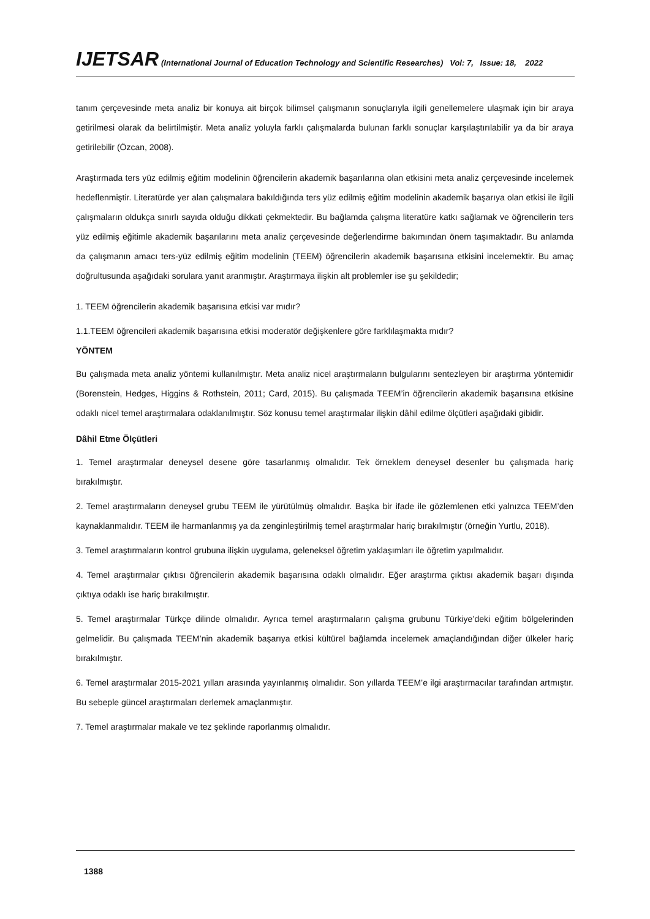IJETSAR (International Journal of Education Technology and Scientific Researches) Vol: 7, Issue: 18, 2022
tanım çerçevesinde meta analiz bir konuya ait birçok bilimsel çalışmanın sonuçlarıyla ilgili genellemelere ulaşmak için bir araya getirilmesi olarak da belirtilmiştir. Meta analiz yoluyla farklı çalışmalarda bulunan farklı sonuçlar karşılaştırılabilir ya da bir araya getirilebilir (Özcan, 2008).
Araştırmada ters yüz edilmiş eğitim modelinin öğrencilerin akademik başarılarına olan etkisini meta analiz çerçevesinde incelemek hedeflenmiştir. Literatürde yer alan çalışmalara bakıldığında ters yüz edilmiş eğitim modelinin akademik başarıya olan etkisi ile ilgili çalışmaların oldukça sınırlı sayıda olduğu dikkati çekmektedir. Bu bağlamda çalışma literatüre katkı sağlamak ve öğrencilerin ters yüz edilmiş eğitimle akademik başarılarını meta analiz çerçevesinde değerlendirme bakımından önem taşımaktadır. Bu anlamda da çalışmanın amacı ters-yüz edilmiş eğitim modelinin (TEEM) öğrencilerin akademik başarısına etkisini incelemektir. Bu amaç doğrultusunda aşağıdaki sorulara yanıt aranmıştır. Araştırmaya ilişkin alt problemler ise şu şekildedir;
1. TEEM öğrencilerin akademik başarısına etkisi var mıdır?
1.1.TEEM öğrencileri akademik başarısına etkisi moderatör değişkenlere göre farklılaşmakta mıdır?
YÖNTEM
Bu çalışmada meta analiz yöntemi kullanılmıştır. Meta analiz nicel araştırmaların bulgularını sentezleyen bir araştırma yöntemidir (Borenstein, Hedges, Higgins & Rothstein, 2011; Card, 2015). Bu çalışmada TEEM’in öğrencilerin akademik başarısına etkisine odaklı nicel temel araştırmalara odaklanılmıştır. Söz konusu temel araştırmalar ilişkin dâhil edilme ölçütleri aşağıdaki gibidir.
Dâhil Etme Ölçütleri
1. Temel araştırmalar deneysel desene göre tasarlanmış olmalıdır. Tek örneklem deneysel desenler bu çalışmada hariç bırakılmıştır.
2. Temel araştırmaların deneysel grubu TEEM ile yürütülmüş olmalıdır. Başka bir ifade ile gözlemlenen etki yalnızca TEEM’den kaynaklanmalıdır. TEEM ile harmanlanmış ya da zenginleştirilmiş temel araştırmalar hariç bırakılmıştır (örneğin Yurtlu, 2018).
3. Temel araştırmaların kontrol grubuna ilişkin uygulama, geleneksel öğretim yaklaşımları ile öğretim yapılmalıdır.
4. Temel araştırmalar çıktısı öğrencilerin akademik başarısına odaklı olmalıdır. Eğer araştırma çıktısı akademik başarı dışında çıktıya odaklı ise hariç bırakılmıştır.
5. Temel araştırmalar Türkçe dilinde olmalıdır. Ayrıca temel araştırmaların çalışma grubunu Türkiye’deki eğitim bölgelerinden gelmelidir. Bu çalışmada TEEM’nin akademik başarıya etkisi kültürel bağlamda incelemek amaçlandığından diğer ülkeler hariç bırakılmıştır.
6. Temel araştırmalar 2015-2021 yılları arasında yayınlanmış olmalıdır. Son yıllarda TEEM’e ilgi araştırmacılar tarafından artmıştır. Bu sebeple güncel araştırmaları derlemek amaçlanmıştır.
7. Temel araştırmalar makale ve tez şeklinde raporlanmış olmalıdır.
1388